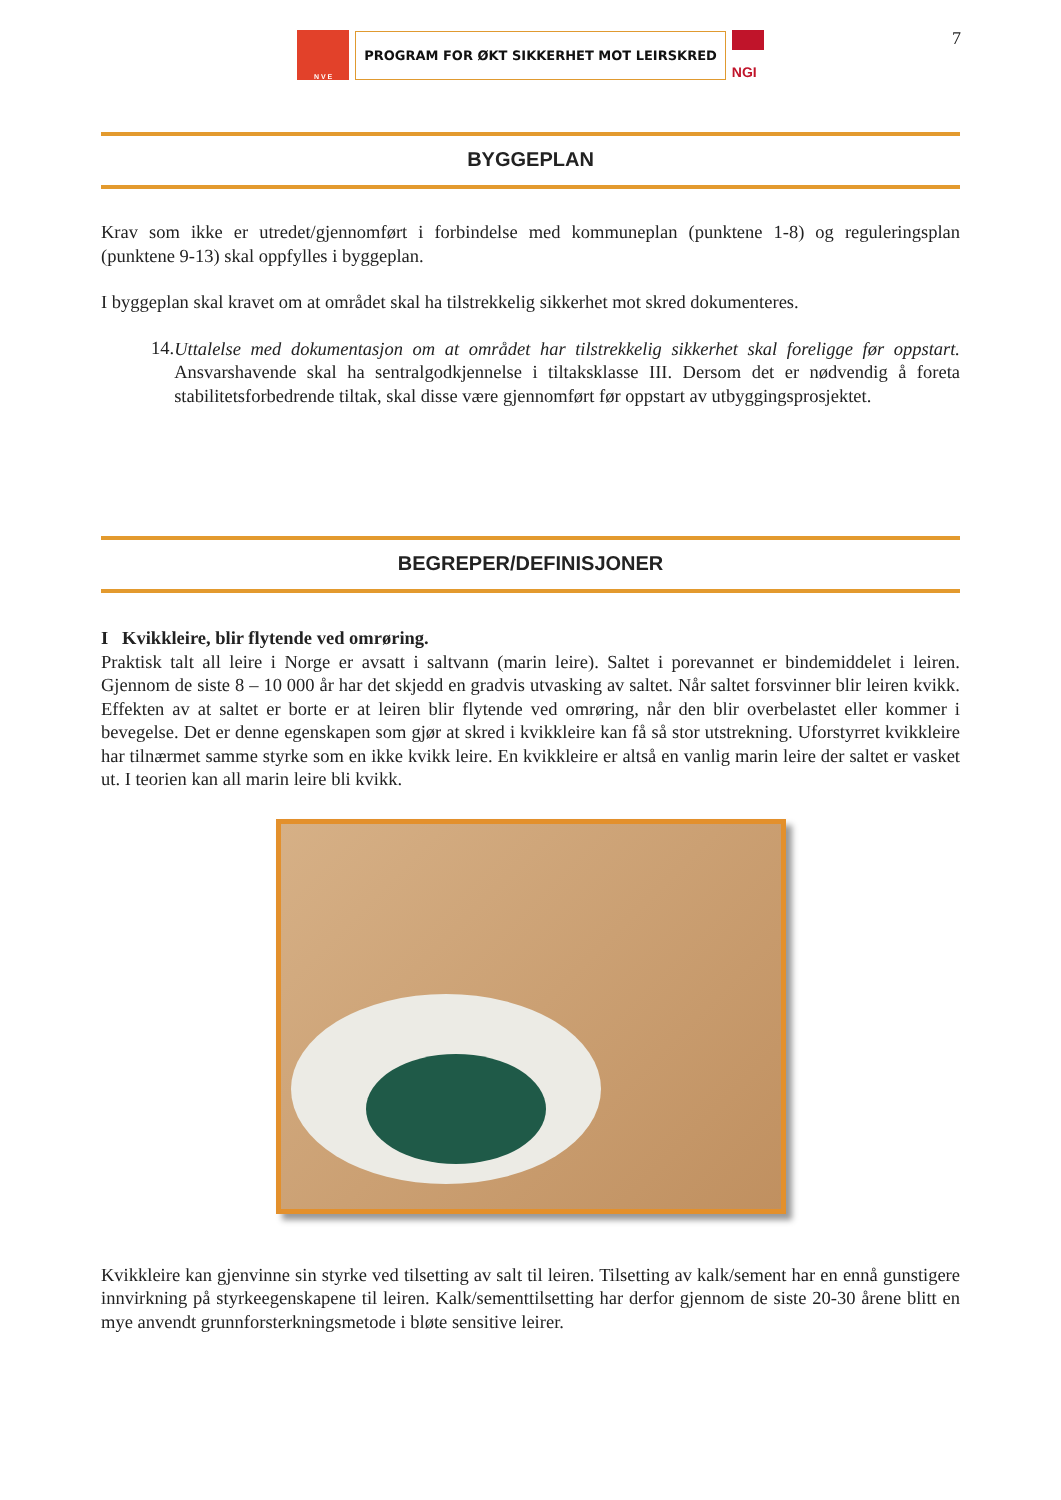N V E
PROGRAM FOR ØKT SIKKERHET MOT LEIRSKRED
NGI
7
BYGGEPLAN
Krav som ikke er utredet/gjennomført i forbindelse med kommuneplan (punktene 1-8) og reguleringsplan (punktene 9-13) skal oppfylles i byggeplan.
I byggeplan skal kravet om at området skal ha tilstrekkelig sikkerhet mot skred dokumenteres.
14.
Uttalelse med dokumentasjon om at området har tilstrekkelig sikkerhet skal foreligge før oppstart. Ansvarshavende skal ha sentralgodkjennelse i tiltaksklasse III. Dersom det er nødvendig å foreta stabilitetsforbedrende tiltak, skal disse være gjennomført før oppstart av utbyggingsprosjektet.
BEGREPER/DEFINISJONER
I Kvikkleire, blir flytende ved omrøring.
Praktisk talt all leire i Norge er avsatt i saltvann (marin leire). Saltet i porevannet er bindemiddelet i leiren. Gjennom de siste 8 – 10 000 år har det skjedd en gradvis utvasking av saltet. Når saltet forsvinner blir leiren kvikk. Effekten av at saltet er borte er at leiren blir flytende ved omrøring, når den blir overbelastet eller kommer i bevegelse. Det er denne egenskapen som gjør at skred i kvikkleire kan få så stor utstrekning. Uforstyrret kvikkleire har tilnærmet samme styrke som en ikke kvikk leire. En kvikkleire er altså en vanlig marin leire der saltet er vasket ut. I teorien kan all marin leire bli kvikk.
Kvikkleire kan gjenvinne sin styrke ved tilsetting av salt til leiren. Tilsetting av kalk/sement har en ennå gunstigere innvirkning på styrkeegenskapene til leiren. Kalk/sementtilsetting har derfor gjennom de siste 20-30 årene blitt en mye anvendt grunnforsterkningsmetode i bløte sensitive leirer.